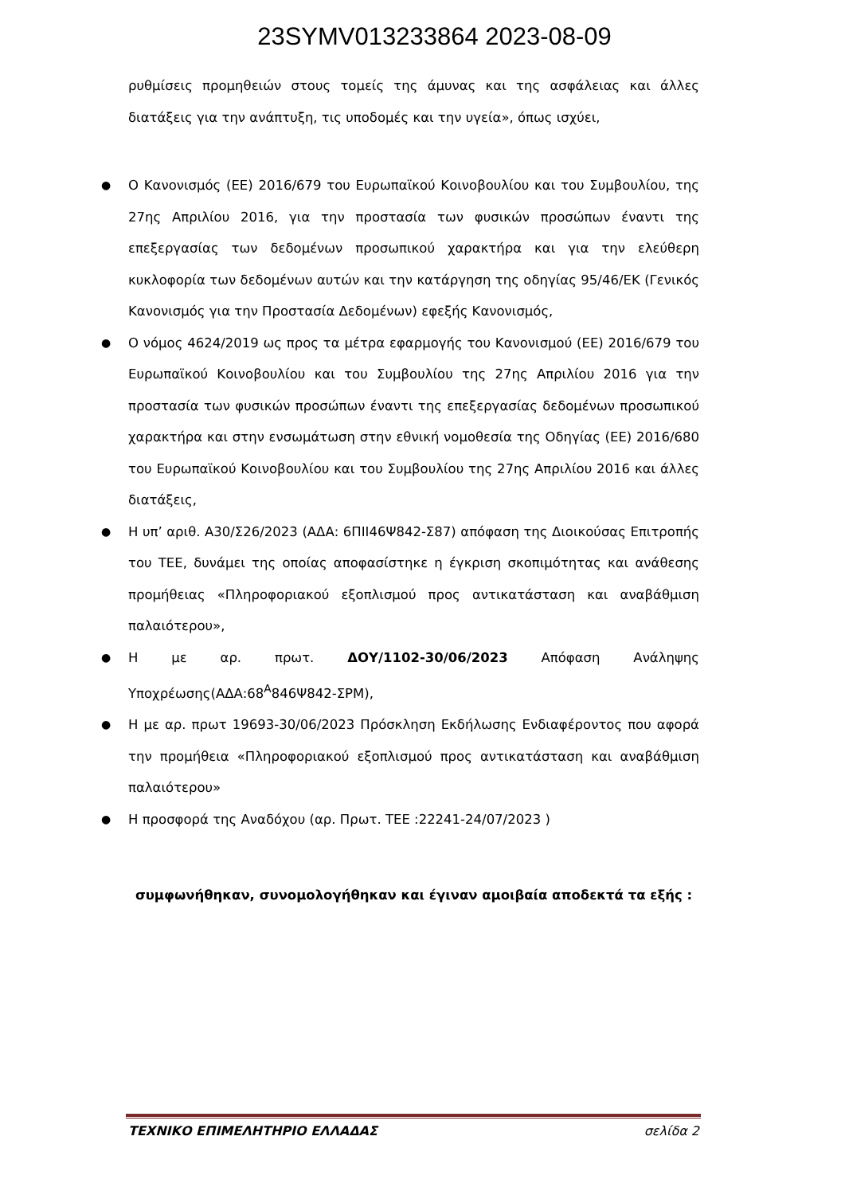23SYMV013233864 2023-08-09
ρυθμίσεις προμηθειών στους τομείς της άμυνας και της ασφάλειας και άλλες διατάξεις για την ανάπτυξη, τις υποδομές και την υγεία», όπως ισχύει,
● Ο Κανονισμός (ΕΕ) 2016/679 του Ευρωπαϊκού Κοινοβουλίου και του Συμβουλίου, της 27ης Απριλίου 2016, για την προστασία των φυσικών προσώπων έναντι της επεξεργασίας των δεδομένων προσωπικού χαρακτήρα και για την ελεύθερη κυκλοφορία των δεδομένων αυτών και την κατάργηση της οδηγίας 95/46/ΕΚ (Γενικός Κανονισμός για την Προστασία Δεδομένων) εφεξής Κανονισμός,
● Ο νόμος 4624/2019 ως προς τα μέτρα εφαρμογής του Κανονισμού (ΕΕ) 2016/679 του Ευρωπαϊκού Κοινοβουλίου και του Συμβουλίου της 27ης Απριλίου 2016 για την προστασία των φυσικών προσώπων έναντι της επεξεργασίας δεδομένων προσωπικού χαρακτήρα και στην ενσωμάτωση στην εθνική νομοθεσία της Οδηγίας (ΕΕ) 2016/680 του Ευρωπαϊκού Κοινοβουλίου και του Συμβουλίου της 27ης Απριλίου 2016 και άλλες διατάξεις,
● Η υπ’ αριθ. Α30/Σ26/2023 (ΑΔΑ: 6ΠΙΙ46Ψ842-Σ87) απόφαση της Διοικούσας Επιτροπής του ΤΕΕ, δυνάμει της οποίας αποφασίστηκε η έγκριση σκοπιμότητας και ανάθεσης προμήθειας «Πληροφοριακού εξοπλισμού προς αντικατάσταση και αναβάθμιση παλαιότερου»,
● Η με αρ. πρωτ. ΔΟΥ/1102-30/06/2023 Απόφαση Ανάληψης Υποχρέωσης(ΑΔΑ:68<sup>Α</sup>846Ψ842-ΣΡΜ),
● Η με αρ. πρωτ 19693-30/06/2023 Πρόσκληση Εκδήλωσης Ενδιαφέροντος που αφορά την προμήθεια «Πληροφοριακού εξοπλισμού προς αντικατάσταση και αναβάθμιση παλαιότερου»
● Η προσφορά της Αναδόχου (αρ. Πρωτ. ΤΕΕ :22241-24/07/2023 )
συμφωνήθηκαν, συνομολογήθηκαν και έγιναν αμοιβαία αποδεκτά τα εξής :
ΤΕΧΝΙΚΟ ΕΠΙΜΕΛΗΤΗΡΙΟ ΕΛΛΑΔΑΣ σελίδα 2